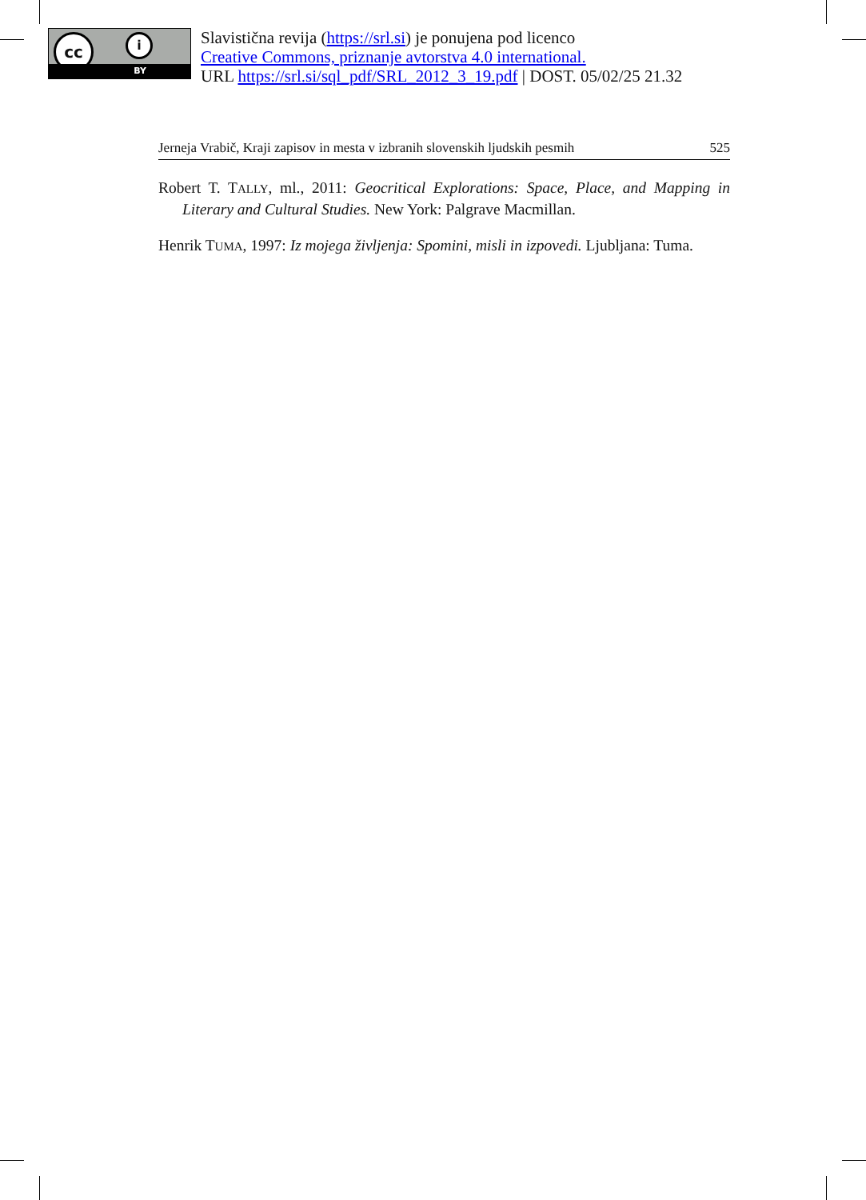cc i
BY
Slavistična revija (https://srl.si) je ponujena pod licenco
Creative Commons, priznanje avtorstva 4.0 international.
URL https://srl.si/sql_pdf/SRL_2012_3_19.pdf | DOST. 05/02/25 21.32
Jerneja Vrabič, Kraji zapisov in mesta v izbranih slovenskih ljudskih pesmih 525
Robert T. TALLY, ml., 2011: Geocritical Explorations: Space, Place, and Mapping in Literary and Cultural Studies. New York: Palgrave Macmillan.
Henrik TUMA, 1997: Iz mojega življenja: Spomini, misli in izpovedi. Ljubljana: Tuma.